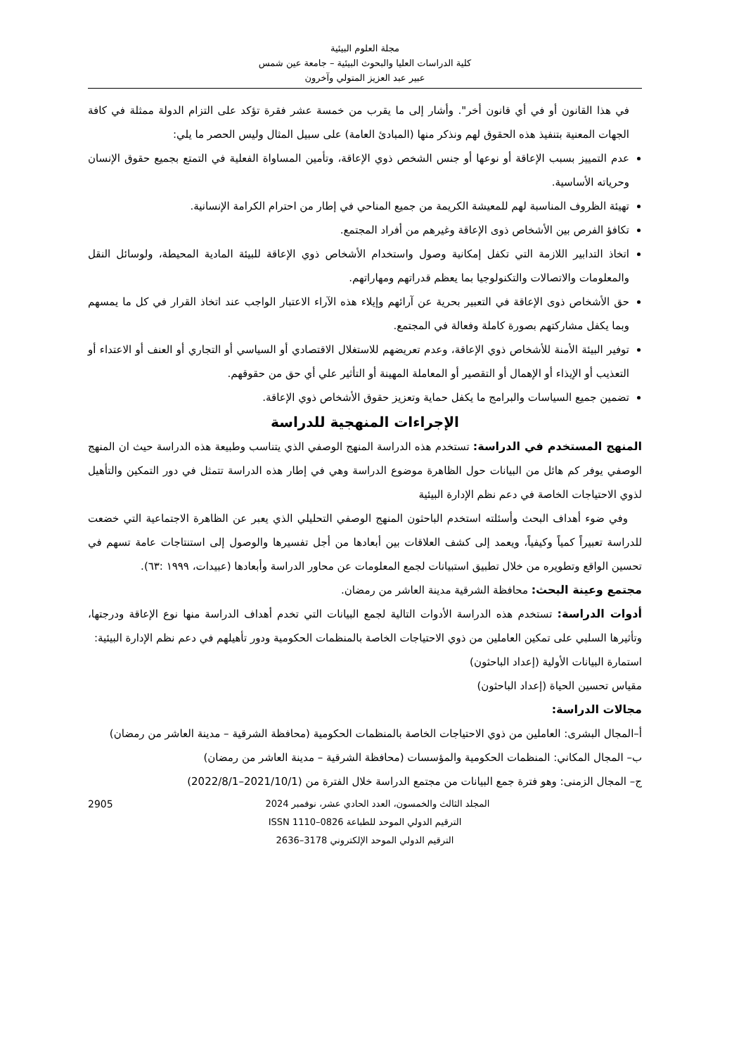مجلة العلوم البيئية
كلية الدراسات العليا والبحوث البيئية – جامعة عين شمس
عبير عبد العزيز المتولي وآخرون
في هذا القانون أو في أي قانون أخر". وأشار إلى ما يقرب من خمسة عشر فقرة تؤكد على التزام الدولة ممثلة في كافة الجهات المعنية بتنفيذ هذه الحقوق لهم ونذكر منها (المبادئ العامة) على سبيل المثال وليس الحصر ما يلي:
عدم التمييز بسبب الإعاقة أو نوعها أو جنس الشخص ذوي الإعاقة، وتأمين المساواة الفعلية في التمتع بجميع حقوق الإنسان وحرياته الأساسية.
تهيئة الظروف المناسبة لهم للمعيشة الكريمة من جميع المناحي في إطار من احترام الكرامة الإنسانية.
تكافؤ الفرص بين الأشخاص ذوى الإعاقة وغيرهم من أفراد المجتمع.
اتخاذ التدابير اللازمة التي تكفل إمكانية وصول واستخدام الأشخاص ذوي الإعاقة للبيئة المادية المحيطة، ولوسائل النقل والمعلومات والاتصالات والتكنولوجيا بما يعظم قدراتهم ومهاراتهم.
حق الأشخاص ذوى الإعاقة في التعبير بحرية عن آرائهم وإيلاء هذه الآراء الاعتبار الواجب عند اتخاذ القرار في كل ما يمسهم وبما يكفل مشاركتهم بصورة كاملة وفعالة في المجتمع.
توفير البيئة الأمنة للأشخاص ذوي الإعاقة، وعدم تعريضهم للاستغلال الاقتصادي أو السياسي أو التجاري أو العنف أو الاعتداء أو التعذيب أو الإيذاء أو الإهمال أو التقصير أو المعاملة المهينة أو التأثير علي أي حق من حقوقهم.
تضمين جميع السياسات والبرامج ما يكفل حماية وتعزيز حقوق الأشخاص ذوي الإعاقة.
الإجراءات المنهجية للدراسة
المنهج المستخدم في الدراسة: تستخدم هذه الدراسة المنهج الوصفي الذي يتناسب وطبيعة هذه الدراسة حيث ان المنهج الوصفي يوفر كم هائل من البيانات حول الظاهرة موضوع الدراسة وهي في إطار هذه الدراسة تتمثل في دور التمكين والتأهيل لذوي الاحتياجات الخاصة في دعم نظم الإدارة البيئية
وفي ضوء أهداف البحث وأسئلته استخدم الباحثون المنهج الوصفي التحليلي الذي يعبر عن الظاهرة الاجتماعية التي خضعت للدراسة تعبيراً كمياً وكيفياً، ويعمد إلى كشف العلاقات بين أبعادها من أجل تفسيرها والوصول إلى استنتاجات عامة تسهم في تحسين الواقع وتطويره من خلال تطبيق استبيانات لجمع المعلومات عن محاور الدراسة وأبعادها (عبيدات، ١٩٩٩ :٦٣).
مجتمع وعينة البحث: محافظة الشرقية مدينة العاشر من رمضان.
أدوات الدراسة: تستخدم هذه الدراسة الأدوات التالية لجمع البيانات التي تخدم أهداف الدراسة منها نوع الإعاقة ودرجتها، وتأثيرها السلبي على تمكين العاملين من ذوي الاحتياجات الخاصة بالمنظمات الحكومية ودور تأهيلهم في دعم نظم الإدارة البيئية:
استمارة البيانات الأولية (إعداد الباحثون)
مقياس تحسين الحياة (إعداد الباحثون)
مجالات الدراسة:
أ–المجال البشرى: العاملين من ذوي الاحتياجات الخاصة بالمنظمات الحكومية (محافظة الشرقية – مدينة العاشر من رمضان)
ب– المجال المكاني: المنظمات الحكومية والمؤسسات (محافظة الشرقية – مدينة العاشر من رمضان)
ج– المجال الزمنى: وهو فترة جمع البيانات من مجتمع الدراسة خلال الفترة من (2021/10/1–2022/8/1)
2905 المجلد الثالث والخمسون، العدد الحادي عشر، نوفمبر 2024
الترقيم الدولي الموحد للطباعة 0826–1110 ISSN
الترقيم الدولي الموحد الإلكتروني 3178–2636